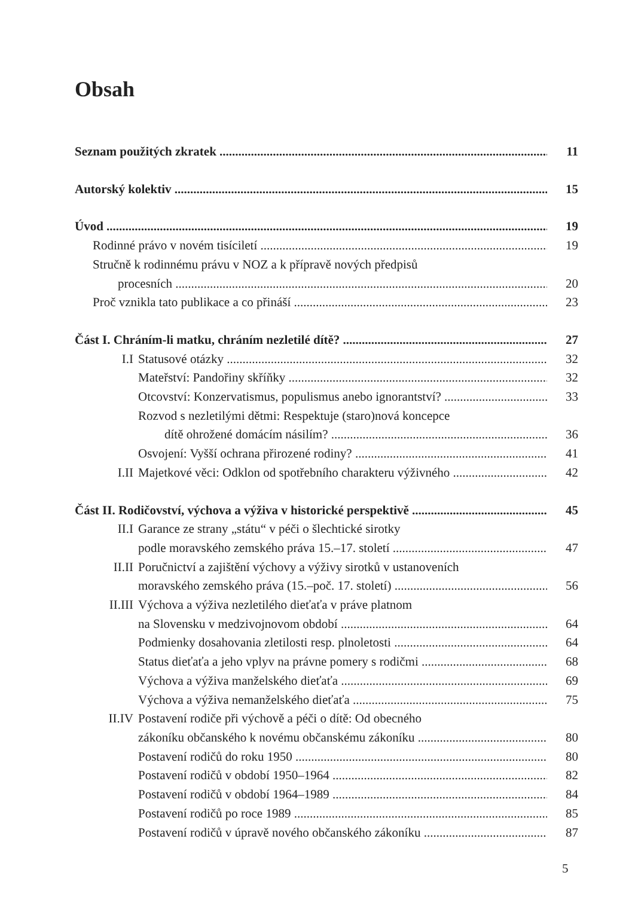Obsah
Seznam použitých zkratek 11
Autorský kolektiv 15
Úvod 19
Rodinné právo v novém tisíciletí 19
Stručně k rodinnému právu v NOZ a k přípravě nových předpisů
procesních 20
Proč vznikla tato publikace a co přináší 23
Část I. Chráním-li matku, chráním nezletilé dítě? 27
I.I Statusové otázky 32
Mateřství: Pandořiny skříňky 32
Otcovství: Konzervatismus, populismus anebo ignorantství? 33
Rozvod s nezletilými dětmi: Respektuje (staro)nová koncepce
dítě ohrožené domácím násilím? 36
Osvojení: Vyšší ochrana přirozené rodiny? 41
I.II Majetkové věci: Odklon od spotřebního charakteru výživného 42
Část II. Rodičovství, výchova a výživa v historické perspektivě 45
II.I Garance ze strany „státu“ v péči o šlechtické sirotky
podle moravského zemského práva 15.–17. století 47
II.II Poručnictví a zajištění výchovy a výživy sirotků v ustanoveních
moravského zemského práva (15.–poč. 17. století) 56
II.III Výchova a výživa nezletilého dieťaťa v práve platnom
na Slovensku v medzivojnovom období 64
Podmienky dosahovania zletilosti resp. plnoletosti 64
Status dieťaťa a jeho vplyv na právne pomery s rodičmi 68
Výchova a výživa manželského dieťaťa 69
Výchova a výživa nemanželského dieťaťa 75
II.IV Postavení rodiče při výchově a péči o dítě: Od obecného
zákoníku občanského k novému občanskému zákoníku 80
Postavení rodičů do roku 1950 80
Postavení rodičů v období 1950–1964 82
Postavení rodičů v období 1964–1989 84
Postavení rodičů po roce 1989 85
Postavení rodičů v úpravě nového občanského zákoníku 87
5